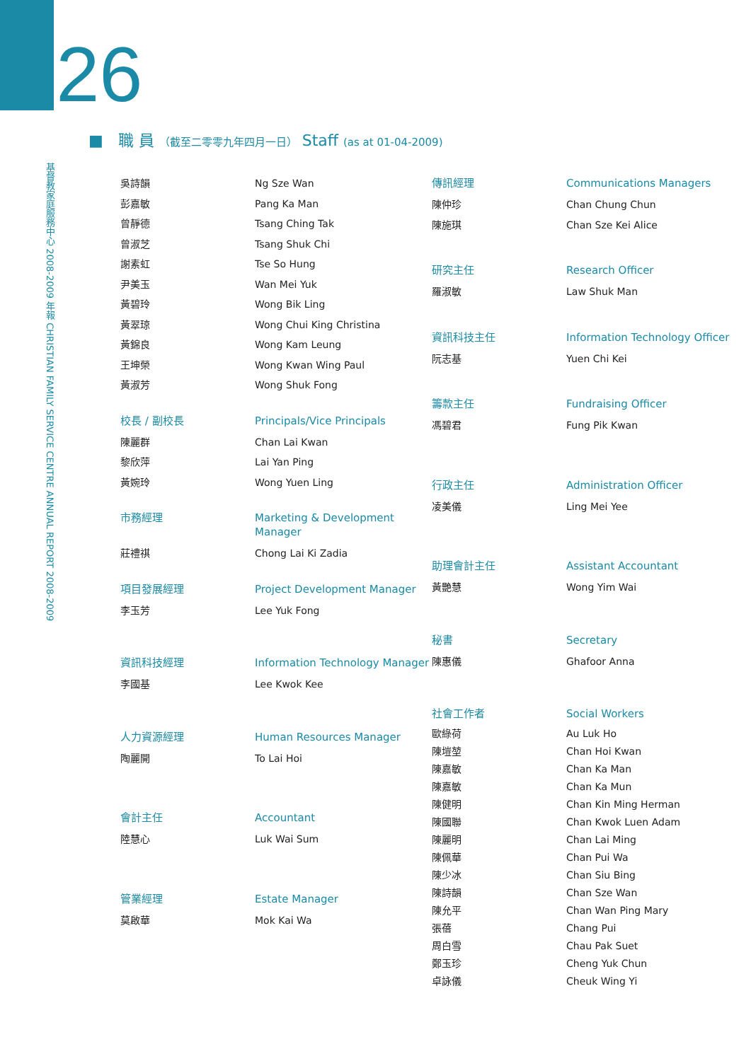126
基督教家庭服務中心 2008-2009 年報 CHRISTIAN FAMILY SERVICE CENTRE ANNUAL REPORT 2008-2009
■ 職 員 （截至二零零九年四月一日） Staff (as at 01-04-2009)
吳詩韻
彭嘉敏
曾靜德
曾淑芝
謝素虹
尹美玉
黃碧玲
黃翠琼
黃錦良
王坤榮
黃淑芳
Ng Sze Wan
Pang Ka Man
Tsang Ching Tak
Tsang Shuk Chi
Tse So Hung
Wan Mei Yuk
Wong Bik Ling
Wong Chui King Christina
Wong Kam Leung
Wong Kwan Wing Paul
Wong Shuk Fong
校長 / 副校長
Principals/Vice Principals
陳麗群
黎欣萍
黃婉玲
Chan Lai Kwan
Lai Yan Ping
Wong Yuen Ling
市務經理
Marketing & Development Manager
莊禮祺
Chong Lai Ki Zadia
項目發展經理
Project Development Manager
李玉芳
Lee Yuk Fong
資訊科技經理
Information Technology Manager
李國基
Lee Kwok Kee
人力資源經理
Human Resources Manager
陶麗開
To Lai Hoi
會計主任
Accountant
陸慧心
Luk Wai Sum
管業經理
Estate Manager
莫啟華
Mok Kai Wa
傳訊經理
Communications Managers
陳仲珍
陳施琪
Chan Chung Chun
Chan Sze Kei Alice
研究主任
Research Officer
羅淑敏
Law Shuk Man
資訊科技主任
Information Technology Officer
阮志基
Yuen Chi Kei
籌款主任
Fundraising Officer
馮碧君
Fung Pik Kwan
行政主任
Administration Officer
凌美儀
Ling Mei Yee
助理會計主任
Assistant Accountant
黃艷慧
Wong Yim Wai
秘書
Secretary
陳惠儀
Ghafoor Anna
社會工作者
Social Workers
歐綠荷
陳塏堃
陳嘉敏
陳嘉敏
陳健明
陳國聯
陳麗明
陳佩華
陳少冰
陳詩韻
陳允平
張蓓
周白雪
鄭玉珍
卓詠儀
Au Luk Ho
Chan Hoi Kwan
Chan Ka Man
Chan Ka Mun
Chan Kin Ming Herman
Chan Kwok Luen Adam
Chan Lai Ming
Chan Pui Wa
Chan Siu Bing
Chan Sze Wan
Chan Wan Ping Mary
Chang Pui
Chau Pak Suet
Cheng Yuk Chun
Cheuk Wing Yi